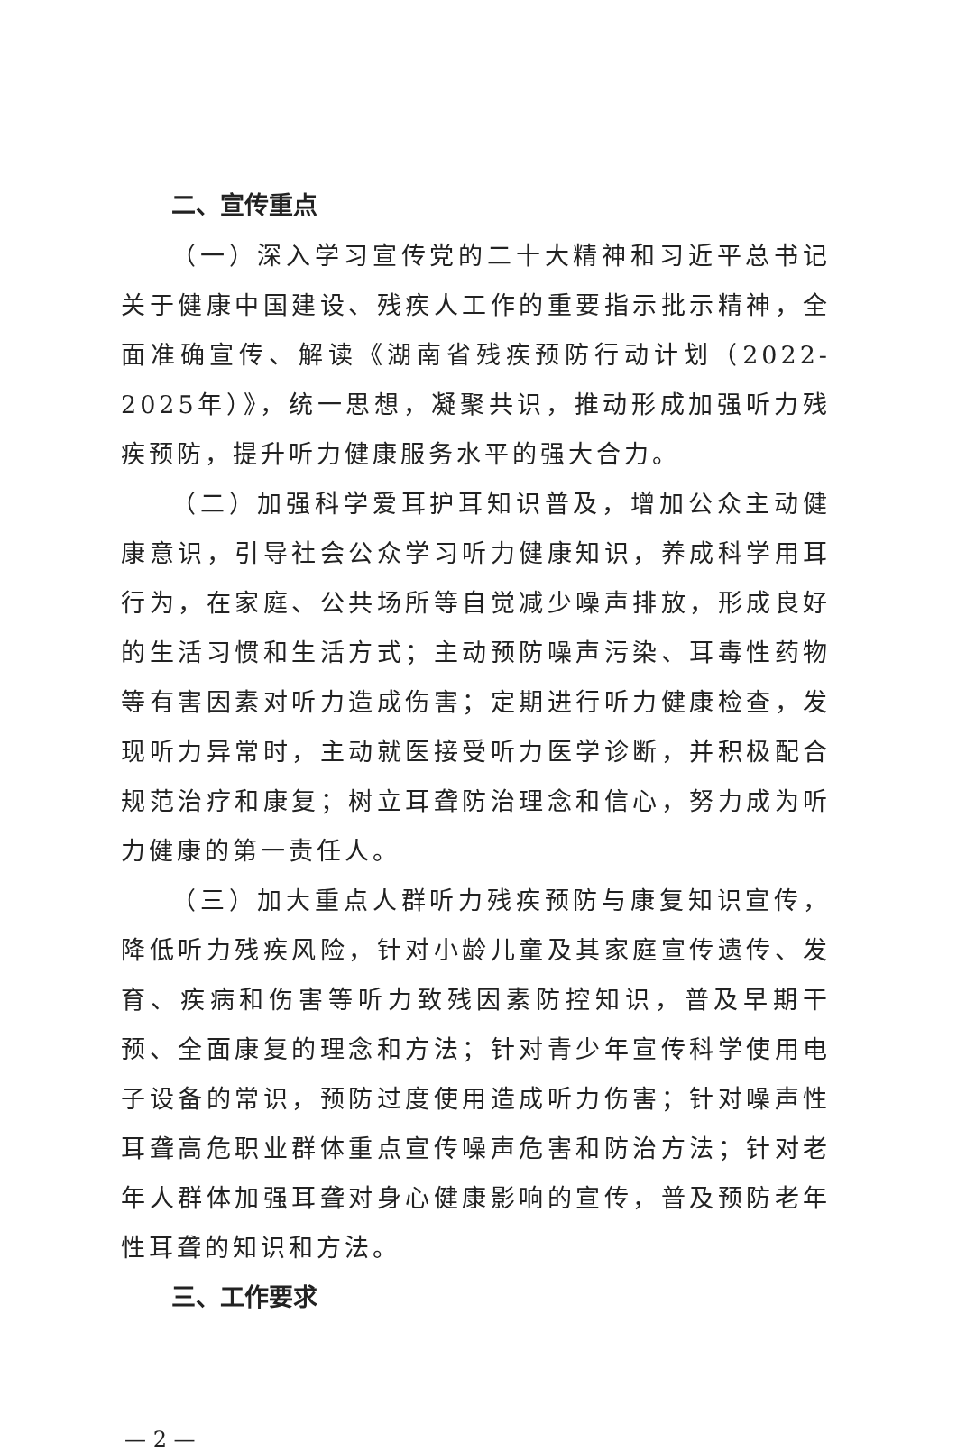二、宣传重点
（一）深入学习宣传党的二十大精神和习近平总书记关于健康中国建设、残疾人工作的重要指示批示精神，全面准确宣传、解读《湖南省残疾预防行动计划（2022-2025年）》，统一思想，凝聚共识，推动形成加强听力残疾预防，提升听力健康服务水平的强大合力。
（二）加强科学爱耳护耳知识普及，增加公众主动健康意识，引导社会公众学习听力健康知识，养成科学用耳行为，在家庭、公共场所等自觉减少噪声排放，形成良好的生活习惯和生活方式；主动预防噪声污染、耳毒性药物等有害因素对听力造成伤害；定期进行听力健康检查，发现听力异常时，主动就医接受听力医学诊断，并积极配合规范治疗和康复；树立耳聋防治理念和信心，努力成为听力健康的第一责任人。
（三）加大重点人群听力残疾预防与康复知识宣传，降低听力残疾风险，针对小龄儿童及其家庭宣传遗传、发育、疾病和伤害等听力致残因素防控知识，普及早期干预、全面康复的理念和方法；针对青少年宣传科学使用电子设备的常识，预防过度使用造成听力伤害；针对噪声性耳聋高危职业群体重点宣传噪声危害和防治方法；针对老年人群体加强耳聋对身心健康影响的宣传，普及预防老年性耳聋的知识和方法。
三、工作要求
— 2 —